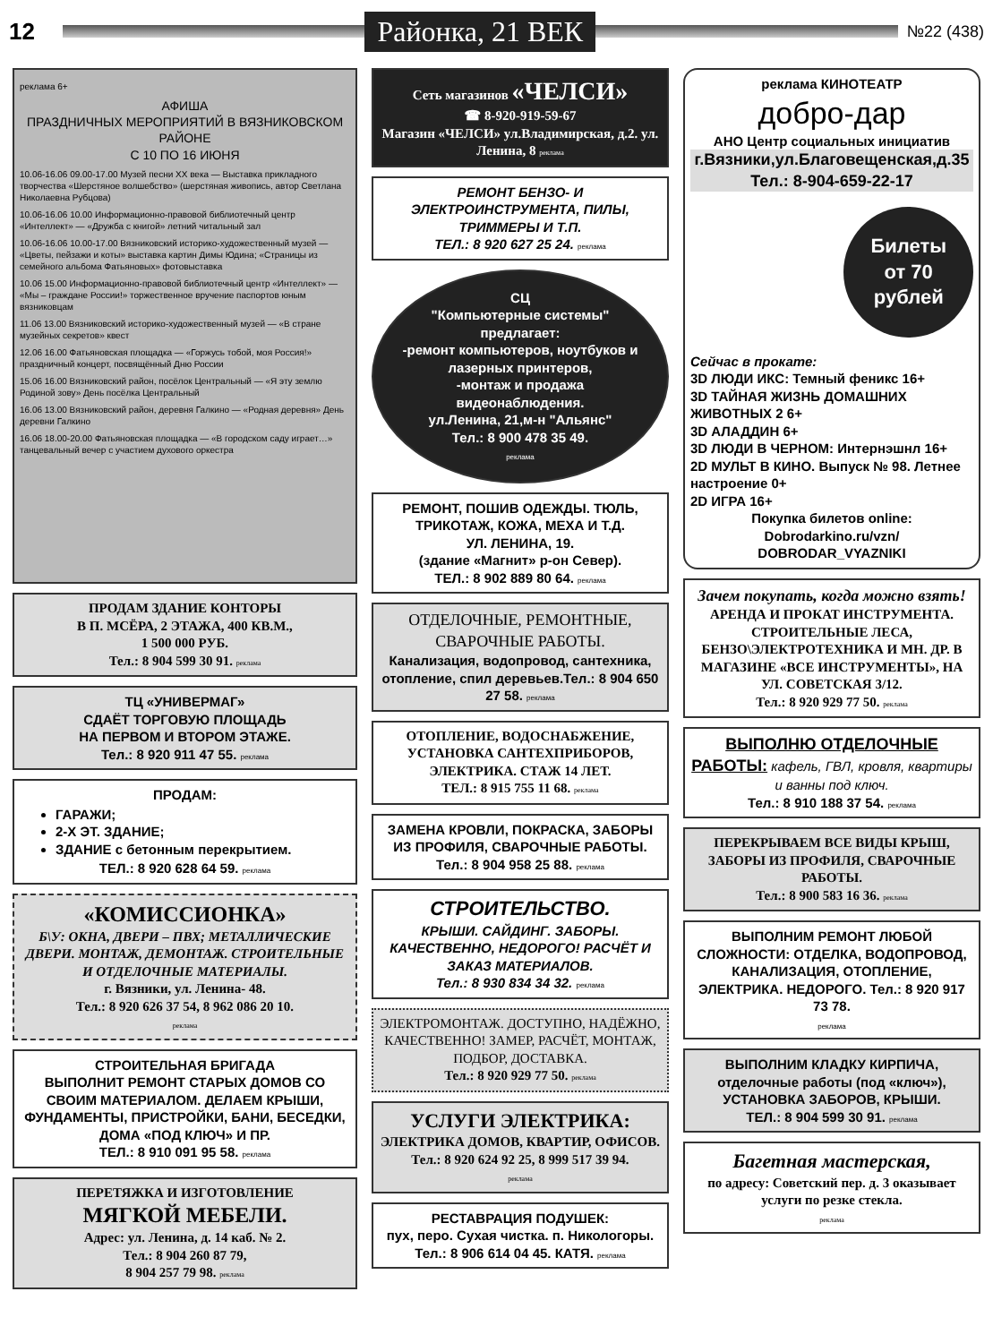12
Районка, 21 ВЕК
№22 (438)
реклама 6+
АФИША
ПРАЗДНИЧНЫХ МЕРОПРИЯТИЙ В ВЯЗНИКОВСКОМ РАЙОНЕ
С 10 ПО 16 ИЮНЯ
10.06-16.06 09.00-17.00 Музей песни XX века — Выставка прикладного творчества «Шерстяное волшебство» (шерстяная живопись, автор Светлана Николаевна Рубцова)
10.06-16.06 10.00 Информационно-правовой библиотечный центр «Интеллект» — «Дружба с книгой» летний читальный зал
10.06-16.06 10.00-17.00 Вязниковский историко-художественный музей — «Цветы, пейзажи и коты» выставка картин Димы Юдина; «Страницы из семейного альбома Фатьяновых» фотовыставка
10.06 15.00 Информационно-правовой библиотечный центр «Интеллект» — «Мы – граждане России!» торжественное вручение паспортов юным вязниковцам
11.06 13.00 Вязниковский историко-художественный музей — «В стране музейных секретов» квест
12.06 16.00 Фатьяновская площадка — «Горжусь тобой, моя Россия!» праздничный концерт, посвящённый Дню России
15.06 16.00 Вязниковский район, посёлок Центральный — «Я эту землю Родиной зову» День посёлка Центральный
16.06 13.00 Вязниковский район, деревня Галкино — «Родная деревня» День деревни Галкино
16.06 18.00-20.00 Фатьяновская площадка — «В городском саду играет…» танцевальный вечер с участием духового оркестра
ПРОДАМ ЗДАНИЕ КОНТОРЫ
В П. МСЁРА, 2 ЭТАЖА, 400 КВ.М.,
1 500 000 РУБ.
Тел.: 8 904 599 30 91. реклама
ТЦ «УНИВЕРМАГ»
СДАЁТ ТОРГОВУЮ ПЛОЩАДЬ
НА ПЕРВОМ И ВТОРОМ ЭТАЖЕ.
Тел.: 8 920 911 47 55. реклама
ПРОДАМ:
ГАРАЖИ;
2-Х ЭТ. ЗДАНИЕ;
ЗДАНИЕ с бетонным перекрытием.
ТЕЛ.: 8 920 628 64 59. реклама
«КОМИССИОНКА»
Б\У: ОКНА, ДВЕРИ – ПВХ; МЕТАЛЛИЧЕСКИЕ ДВЕРИ. МОНТАЖ, ДЕМОНТАЖ. СТРОИТЕЛЬНЫЕ И ОТДЕЛОЧНЫЕ МАТЕРИАЛЫ.
г. Вязники, ул. Ленина- 48.
Тел.: 8 920 626 37 54, 8 962 086 20 10.
реклама
СТРОИТЕЛЬНАЯ БРИГАДА
ВЫПОЛНИТ РЕМОНТ СТАРЫХ ДОМОВ СО СВОИМ МАТЕРИАЛОМ. ДЕЛАЕМ КРЫШИ, ФУНДАМЕНТЫ, ПРИСТРОЙКИ, БАНИ, БЕСЕДКИ, ДОМА «ПОД КЛЮЧ» И ПР.
ТЕЛ.: 8 910 091 95 58. реклама
ПЕРЕТЯЖКА И ИЗГОТОВЛЕНИЕ
МЯГКОЙ МЕБЕЛИ.
Адрес: ул. Ленина, д. 14 каб. № 2.
Тел.: 8 904 260 87 79,
8 904 257 79 98. реклама
Сеть магазинов «ЧЕЛСИ»
☎ 8-920-919-59-67
Магазин «ЧЕЛСИ» ул.Владимирская, д.2. ул. Ленина, 8 реклама
РЕМОНТ БЕНЗО- И ЭЛЕКТРОИНСТРУМЕНТА, ПИЛЫ, ТРИММЕРЫ И Т.П.
ТЕЛ.: 8 920 627 25 24. реклама
СЦ
"Компьютерные системы"
предлагает:
-ремонт компьютеров, ноутбуков и лазерных принтеров,
-монтаж и продажа видеонаблюдения.
ул.Ленина, 21,м-н "Альянс"
Тел.: 8 900 478 35 49.
реклама
РЕМОНТ, ПОШИВ ОДЕЖДЫ. ТЮЛЬ, ТРИКОТАЖ, КОЖА, МЕХА И Т.Д.
УЛ. ЛЕНИНА, 19.
(здание «Магнит» р-он Север).
ТЕЛ.: 8 902 889 80 64. реклама
ОТДЕЛОЧНЫЕ, РЕМОНТНЫЕ, СВАРОЧНЫЕ РАБОТЫ.
Канализация, водопровод, сантехника, отопление, спил деревьев.Тел.: 8 904 650 27 58. реклама
ОТОПЛЕНИЕ, ВОДОСНАБЖЕНИЕ, УСТАНОВКА САНТЕХПРИБОРОВ, ЭЛЕКТРИКА. СТАЖ 14 ЛЕТ.
ТЕЛ.: 8 915 755 11 68. реклама
ЗАМЕНА КРОВЛИ, ПОКРАСКА, ЗАБОРЫ ИЗ ПРОФИЛЯ, СВАРОЧНЫЕ РАБОТЫ.
Тел.: 8 904 958 25 88. реклама
СТРОИТЕЛЬСТВО.
КРЫШИ. САЙДИНГ. ЗАБОРЫ. КАЧЕСТВЕННО, НЕДОРОГО! РАСЧЁТ И ЗАКАЗ МАТЕРИАЛОВ.
Тел.: 8 930 834 34 32. реклама
ЭЛЕКТРОМОНТАЖ. ДОСТУПНО, НАДЁЖНО, КАЧЕСТВЕННО! ЗАМЕР, РАСЧЁТ, МОНТАЖ, ПОДБОР, ДОСТАВКА.
Тел.: 8 920 929 77 50. реклама
УСЛУГИ ЭЛЕКТРИКА:
ЭЛЕКТРИКА ДОМОВ, КВАРТИР, ОФИСОВ.
Тел.: 8 920 624 92 25, 8 999 517 39 94.
реклама
РЕСТАВРАЦИЯ ПОДУШЕК:
пух, перо. Сухая чистка. п. Никологоры.
Тел.: 8 906 614 04 45. КАТЯ. реклама
реклама КИНОТЕАТР
добро-дар
АНО Центр социальных инициатив
г.Вязники,ул.Благовещенская,д.35
Тел.: 8-904-659-22-17
Билеты
от 70
рублей
Сейчас в прокате:
3D ЛЮДИ ИКС: Темный феникс 16+
3D ТАЙНАЯ ЖИЗНЬ ДОМАШНИХ ЖИВОТНЫХ 2 6+
3D АЛАДДИН 6+
3D ЛЮДИ В ЧЕРНОМ: Интернэшнл 16+
2D МУЛЬТ В КИНО. Выпуск № 98. Летнее настроение 0+
2D ИГРА 16+
Покупка билетов online: Dobrodarkino.ru/vzn/
DOBRODAR_VYAZNIKI
Зачем покупать, когда можно взять!
АРЕНДА И ПРОКАТ ИНСТРУМЕНТА. СТРОИТЕЛЬНЫЕ ЛЕСА, БЕНЗО\ЭЛЕКТРОТЕХНИКА И МН. ДР. В МАГАЗИНЕ «ВСЕ ИНСТРУМЕНТЫ», НА УЛ. СОВЕТСКАЯ 3/12.
Тел.: 8 920 929 77 50. реклама
ВЫПОЛНЮ ОТДЕЛОЧНЫЕ РАБОТЫ: кафель, ГВЛ, кровля, квартиры и ванны под ключ.
Тел.: 8 910 188 37 54. реклама
ПЕРЕКРЫВАЕМ ВСЕ ВИДЫ КРЫШ, ЗАБОРЫ ИЗ ПРОФИЛЯ, СВАРОЧНЫЕ РАБОТЫ.
Тел.: 8 900 583 16 36. реклама
ВЫПОЛНИМ РЕМОНТ ЛЮБОЙ СЛОЖНОСТИ: ОТДЕЛКА, ВОДОПРОВОД, КАНАЛИЗАЦИЯ, ОТОПЛЕНИЕ, ЭЛЕКТРИКА. НЕДОРОГО. Тел.: 8 920 917 73 78.
реклама
ВЫПОЛНИМ КЛАДКУ КИРПИЧА, отделочные работы (под «ключ»), УСТАНОВКА ЗАБОРОВ, КРЫШИ.
ТЕЛ.: 8 904 599 30 91. реклама
Багетная мастерская,
по адресу: Советский пер. д. 3 оказывает услуги по резке стекла.
реклама